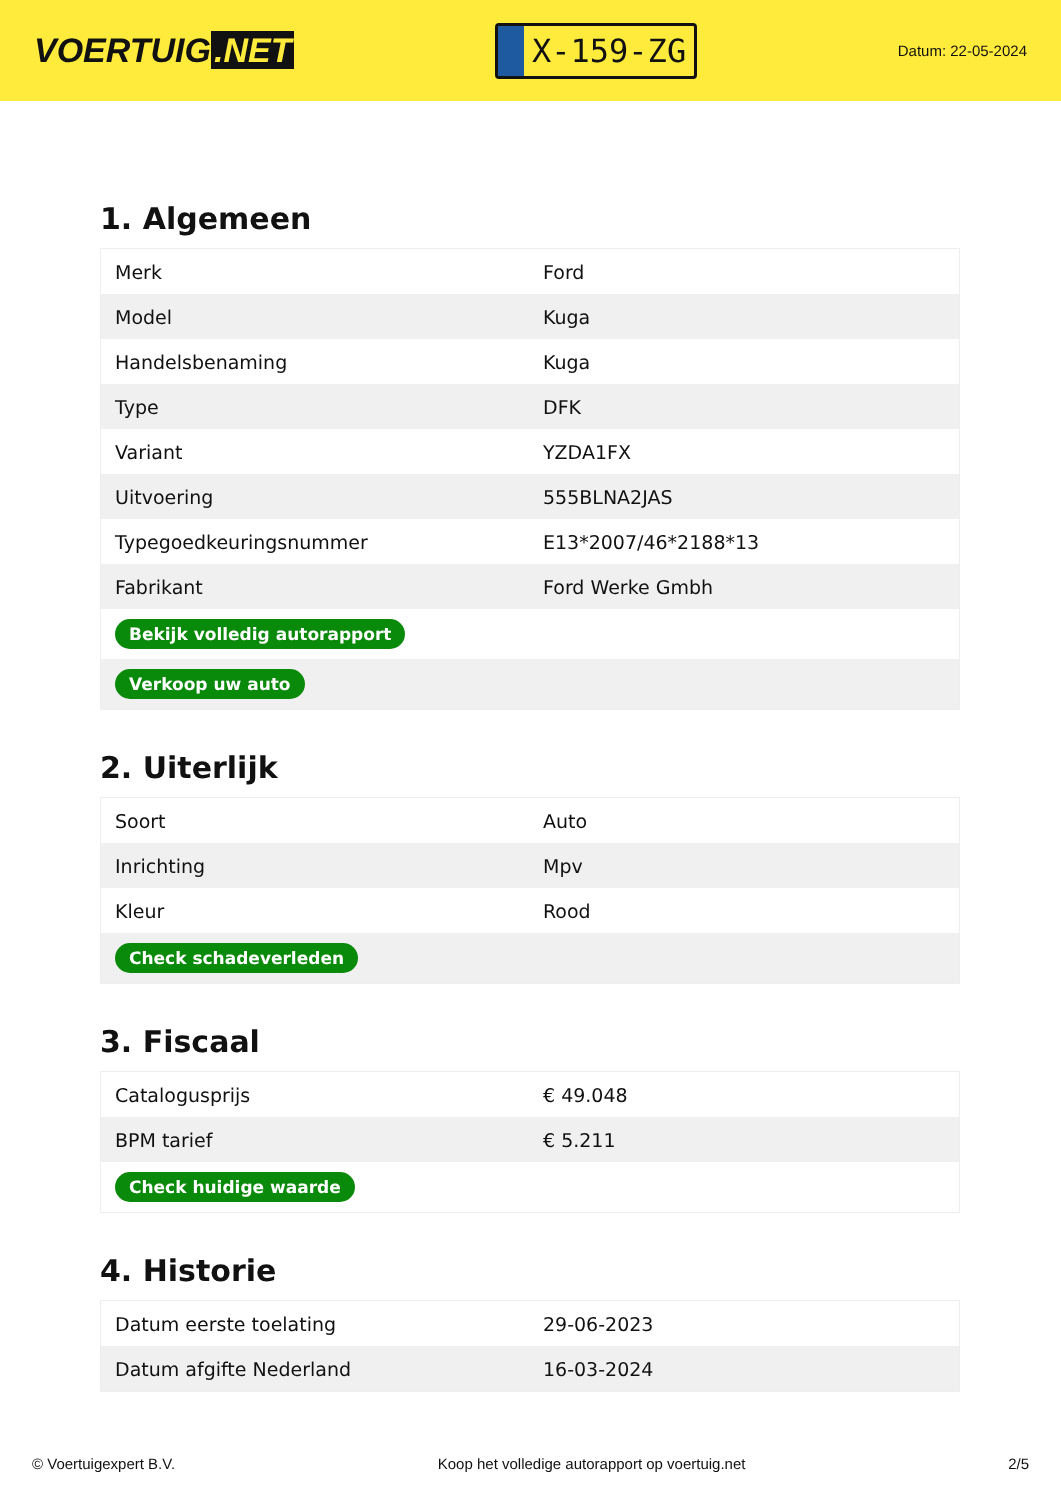VOERTUIG.NET
X-159-ZG
Datum: 22-05-2024
1. Algemeen
| Merk | Ford |
| Model | Kuga |
| Handelsbenaming | Kuga |
| Type | DFK |
| Variant | YZDA1FX |
| Uitvoering | 555BLNA2JAS |
| Typegoedkeuringsnummer | E13*2007/46*2188*13 |
| Fabrikant | Ford Werke Gmbh |
| Bekijk volledig autorapport | |
| Verkoop uw auto | |
2. Uiterlijk
| Soort | Auto |
| Inrichting | Mpv |
| Kleur | Rood |
| Check schadeverleden | |
3. Fiscaal
| Catalogusprijs | € 49.048 |
| BPM tarief | € 5.211 |
| Check huidige waarde | |
4. Historie
| Datum eerste toelating | 29-06-2023 |
| Datum afgifte Nederland | 16-03-2024 |
© Voertuigexpert B.V. Koop het volledige autorapport op voertuig.net 2/5